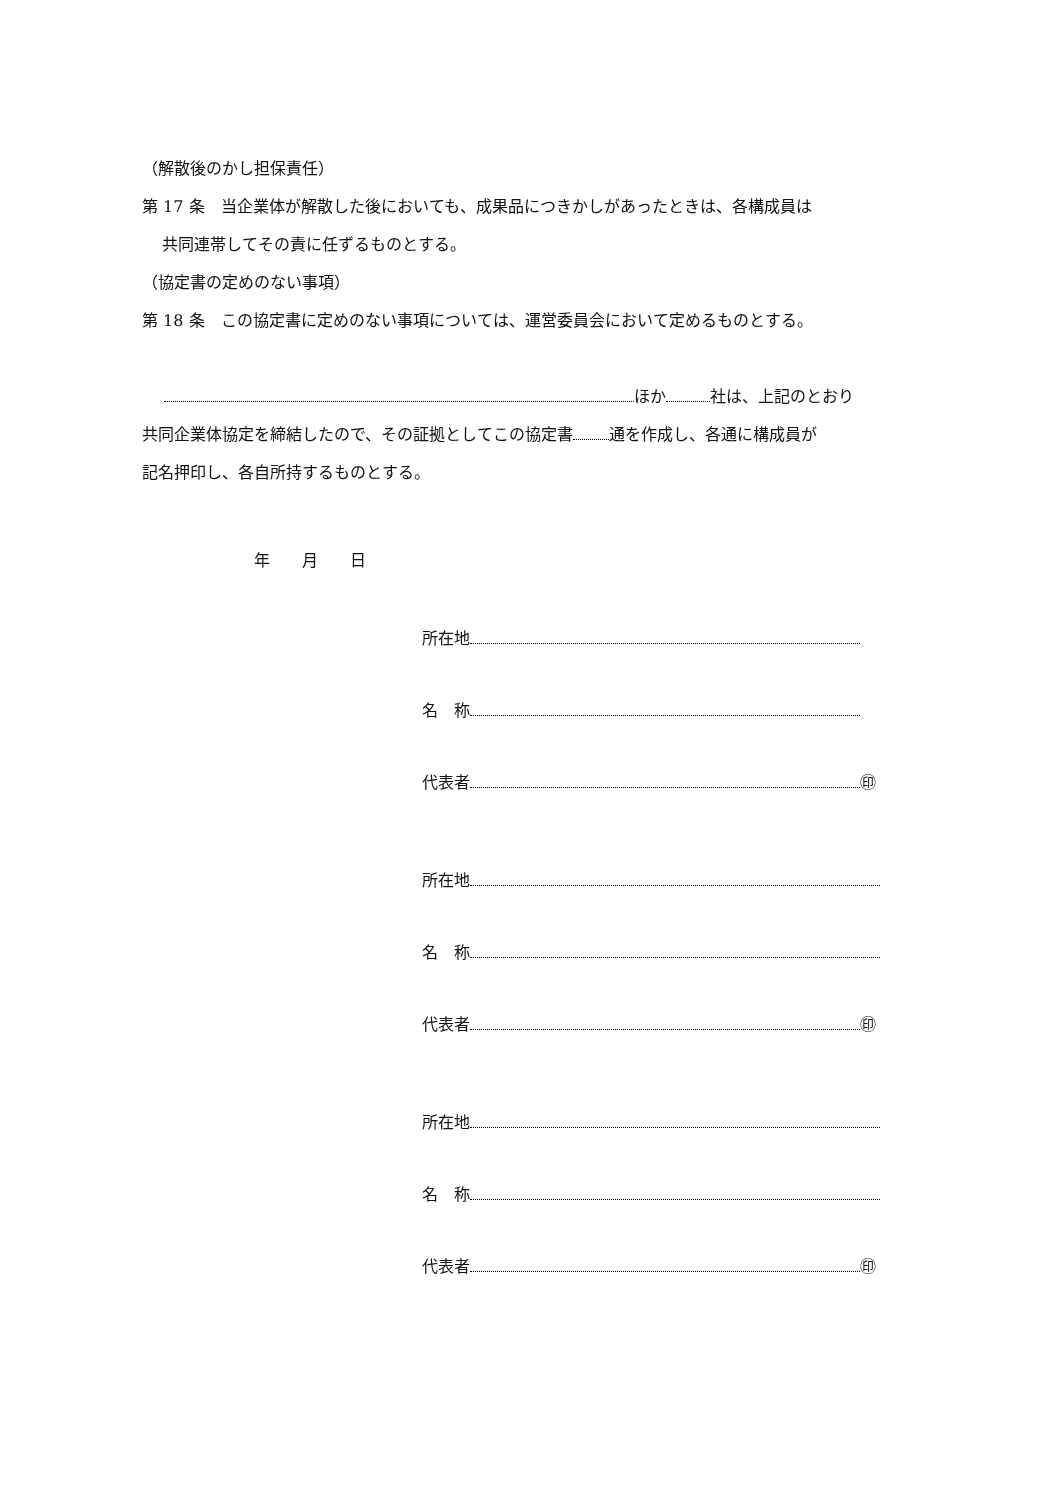（解散後のかし担保責任）
第 17 条　当企業体が解散した後においても、成果品につきかしがあったときは、各構成員は
共同連帯してその責に任ずるものとする。
（協定書の定めのない事項）
第 18 条　この協定書に定めのない事項については、運営委員会において定めるものとする。
ほか 社は、上記のとおり
共同企業体協定を締結したので、その証拠としてこの協定書 通を作成し、各通に構成員が
記名押印し、各自所持するものとする。
年　　月　　日
所在地
名　称
代表者 ㊞
所在地
名　称
代表者 ㊞
所在地
名　称
代表者 ㊞